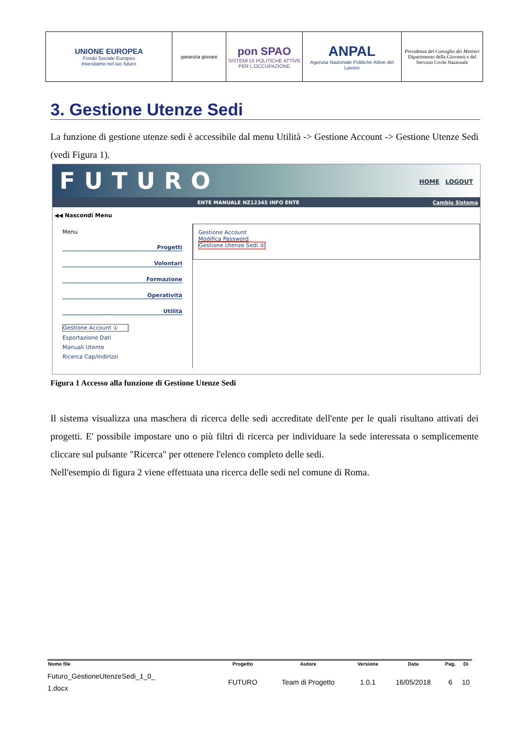| UNIONE EUROPEA Fondo Sociale Europeo Investiamo nel tuo futuro | garanzia giovani | pon SPAO SISTEMI DI POLITICHE ATTIVE PER L'OCCUPAZIONE | ANPAL Agenzia Nazionale Politiche Attive del Lavoro | Presidenza del Consiglio dei Ministri Dipartimento della Gioventù e del Servizio Civile Nazionale |
3. Gestione Utenze Sedi
La funzione di gestione utenze sedi è accessibile dal menu Utilità -> Gestione Account -> Gestione Utenze Sedi (vedi Figura 1).
FUTURO HOME LOGOUT
ENTE MANUALE NZ12345 INFO ENTE Cambio Sistema
◀◀ Nascondi Menu
Menu
Progetti
Volontari
Formazione
Operatività
Utilità
Gestione Account ①
Esportazione Dati
Manuali Utente
Ricerca Cap/Indirizzi
Gestione Account
Modifica Password
Gestione Utenze Sedi ②
Figura 1 Accesso alla funzione di Gestione Utenze Sedi
Il sistema visualizza una maschera di ricerca delle sedi accreditate dell'ente per le quali risultano attivati dei progetti. E' possibile impostare uno o più filtri di ricerca per individuare la sede interessata o semplicemente cliccare sul pulsante "Ricerca" per ottenere l'elenco completo delle sedi.
Nell'esempio di figura 2 viene effettuata una ricerca delle sedi nel comune di Roma.
| Nome file | Progetto | Autore | Versione | Data | Pag. | Di |
| --- | --- | --- | --- | --- | --- | --- |
| Futuro_GestioneUtenzeSedi_1_0_ 1.docx | FUTURO | Team di Progetto | 1.0.1 | 16/05/2018 | 6 | 10 |